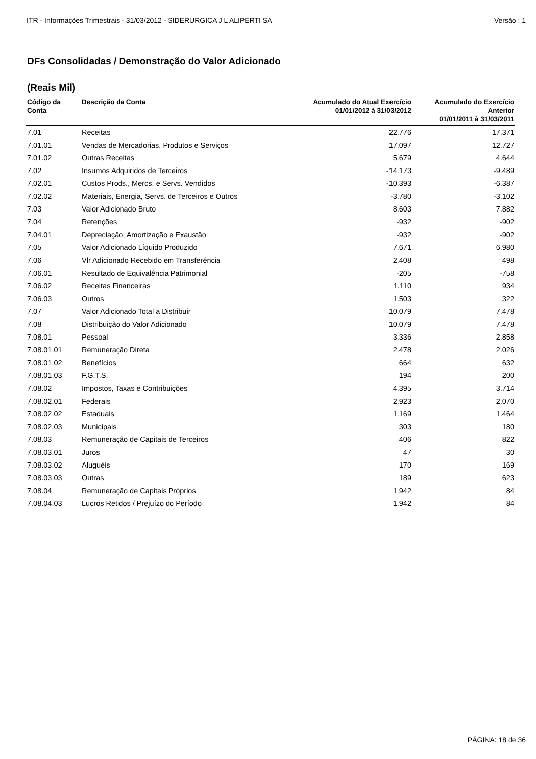ITR - Informações Trimestrais - 31/03/2012 - SIDERURGICA J L ALIPERTI SA Versão : 1
DFs Consolidadas / Demonstração do Valor Adicionado
(Reais Mil)
| Código da Conta | Descrição da Conta | Acumulado do Atual Exercício 01/01/2012 à 31/03/2012 | Acumulado do Exercício Anterior 01/01/2011 à 31/03/2011 |
| --- | --- | --- | --- |
| 7.01 | Receitas | 22.776 | 17.371 |
| 7.01.01 | Vendas de Mercadorias, Produtos e Serviços | 17.097 | 12.727 |
| 7.01.02 | Outras Receitas | 5.679 | 4.644 |
| 7.02 | Insumos Adquiridos de Terceiros | -14.173 | -9.489 |
| 7.02.01 | Custos Prods., Mercs. e Servs. Vendidos | -10.393 | -6.387 |
| 7.02.02 | Materiais, Energia, Servs. de Terceiros e Outros | -3.780 | -3.102 |
| 7.03 | Valor Adicionado Bruto | 8.603 | 7.882 |
| 7.04 | Retenções | -932 | -902 |
| 7.04.01 | Depreciação, Amortização e Exaustão | -932 | -902 |
| 7.05 | Valor Adicionado Líquido Produzido | 7.671 | 6.980 |
| 7.06 | Vlr Adicionado Recebido em Transferência | 2.408 | 498 |
| 7.06.01 | Resultado de Equivalência Patrimonial | -205 | -758 |
| 7.06.02 | Receitas Financeiras | 1.110 | 934 |
| 7.06.03 | Outros | 1.503 | 322 |
| 7.07 | Valor Adicionado Total a Distribuir | 10.079 | 7.478 |
| 7.08 | Distribuição do Valor Adicionado | 10.079 | 7.478 |
| 7.08.01 | Pessoal | 3.336 | 2.858 |
| 7.08.01.01 | Remuneração Direta | 2.478 | 2.026 |
| 7.08.01.02 | Benefícios | 664 | 632 |
| 7.08.01.03 | F.G.T.S. | 194 | 200 |
| 7.08.02 | Impostos, Taxas e Contribuições | 4.395 | 3.714 |
| 7.08.02.01 | Federais | 2.923 | 2.070 |
| 7.08.02.02 | Estaduais | 1.169 | 1.464 |
| 7.08.02.03 | Municipais | 303 | 180 |
| 7.08.03 | Remuneração de Capitais de Terceiros | 406 | 822 |
| 7.08.03.01 | Juros | 47 | 30 |
| 7.08.03.02 | Aluguéis | 170 | 169 |
| 7.08.03.03 | Outras | 189 | 623 |
| 7.08.04 | Remuneração de Capitais Próprios | 1.942 | 84 |
| 7.08.04.03 | Lucros Retidos / Prejuízo do Período | 1.942 | 84 |
PÁGINA: 18 de 36